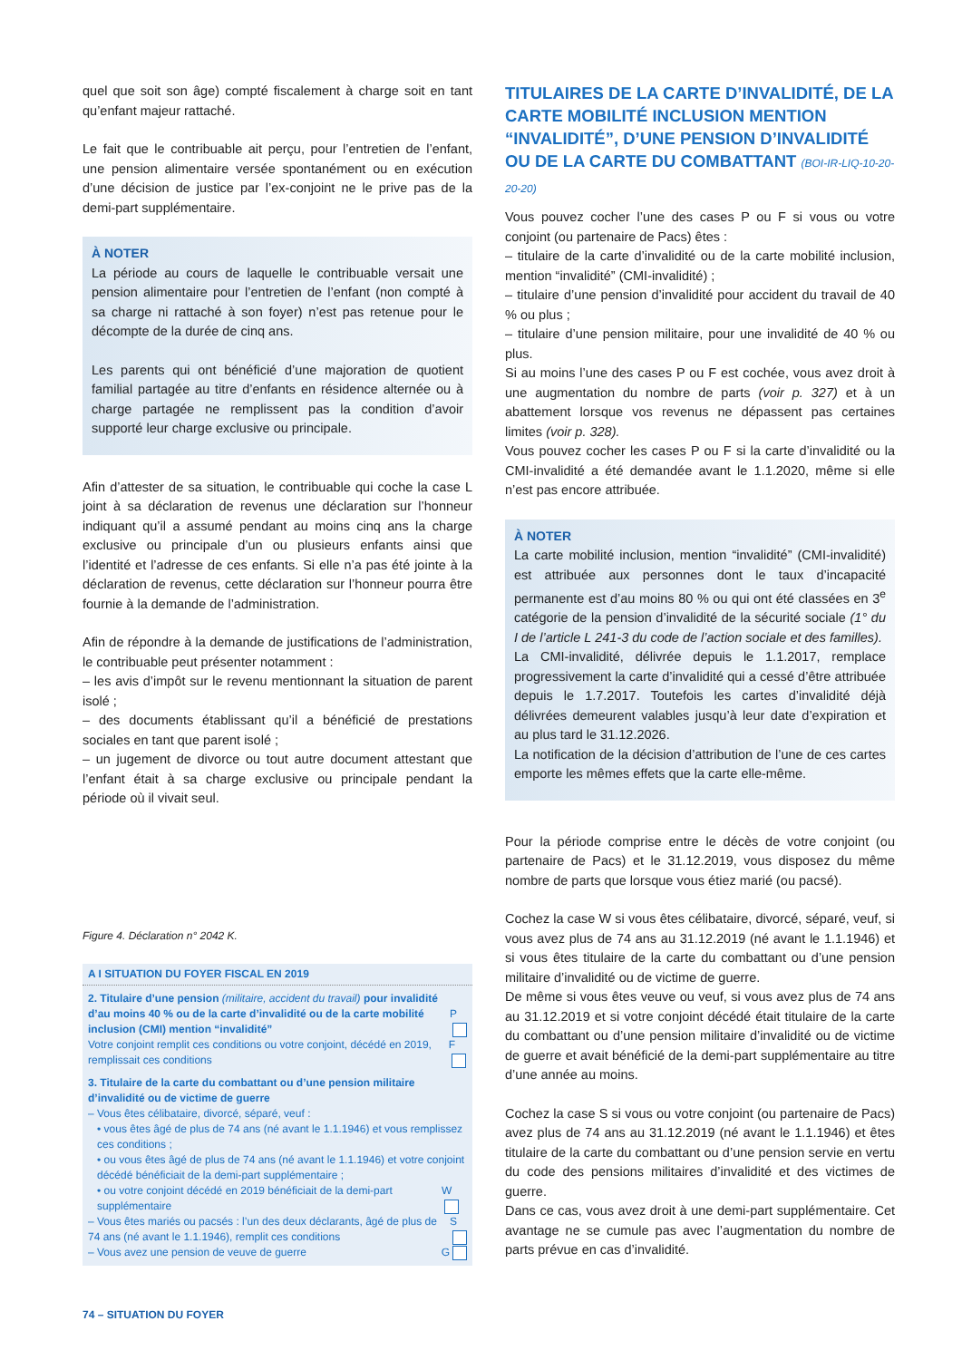quel que soit son âge) compté fiscalement à charge soit en tant qu’enfant majeur rattaché.
Le fait que le contribuable ait perçu, pour l’entretien de l’enfant, une pension alimentaire versée spontanément ou en exécution d’une décision de justice par l’ex-conjoint ne le prive pas de la demi-part supplémentaire.
À NOTER
La période au cours de laquelle le contribuable versait une pension alimentaire pour l’entretien de l’enfant (non compté à sa charge ni rattaché à son foyer) n’est pas retenue pour le décompte de la durée de cinq ans.
Les parents qui ont bénéficié d’une majoration de quotient familial partagée au titre d’enfants en résidence alternée ou à charge partagée ne remplissent pas la condition d’avoir supporté leur charge exclusive ou principale.
Afin d’attester de sa situation, le contribuable qui coche la case L joint à sa déclaration de revenus une déclaration sur l’honneur indiquant qu’il a assumé pendant au moins cinq ans la charge exclusive ou principale d’un ou plusieurs enfants ainsi que l’identité et l’adresse de ces enfants. Si elle n’a pas été jointe à la déclaration de revenus, cette déclaration sur l’honneur pourra être fournie à la demande de l’administration.
Afin de répondre à la demande de justifications de l’administration, le contribuable peut présenter notamment :
– les avis d’impôt sur le revenu mentionnant la situation de parent isolé ;
– des documents établissant qu’il a bénéficié de prestations sociales en tant que parent isolé ;
– un jugement de divorce ou tout autre document attestant que l’enfant était à sa charge exclusive ou principale pendant la période où il vivait seul.
Figure 4. Déclaration n° 2042 K.
A I SITUATION DU FOYER FISCAL EN 2019
2. Titulaire d’une pension (militaire, accident du travail) pour invalidité d’au moins 40 % ou de la carte d’invalidité ou de la carte mobilité inclusion (CMI) mention “invalidité” P
Votre conjoint remplit ces conditions ou votre conjoint, décédé en 2019, remplissait ces conditions F
3. Titulaire de la carte du combattant ou d’une pension militaire d’invalidité ou de victime de guerre
– Vous êtes célibataire, divorcé, séparé, veuf :
• vous êtes âgé de plus de 74 ans (né avant le 1.1.1946) et vous remplissez ces conditions ;
• ou vous êtes âgé de plus de 74 ans (né avant le 1.1.1946) et votre conjoint décédé bénéficiait de la demi-part supplémentaire ;
• ou votre conjoint décédé en 2019 bénéficiait de la demi-part supplémentaire W
– Vous êtes mariés ou pacsés : l’un des deux déclarants, âgé de plus de 74 ans (né avant le 1.1.1946), remplit ces conditions S
– Vous avez une pension de veuve de guerre G
TITULAIRES DE LA CARTE D’INVALIDITÉ, DE LA CARTE MOBILITÉ INCLUSION MENTION “INVALIDITÉ”, D’UNE PENSION D’INVALIDITÉ OU DE LA CARTE DU COMBATTANT (BOI-IR-LIQ-10-20-20-20)
Vous pouvez cocher l’une des cases P ou F si vous ou votre conjoint (ou partenaire de Pacs) êtes :
– titulaire de la carte d’invalidité ou de la carte mobilité inclusion, mention “invalidité” (CMI-invalidité) ;
– titulaire d’une pension d’invalidité pour accident du travail de 40 % ou plus ;
– titulaire d’une pension militaire, pour une invalidité de 40 % ou plus.
Si au moins l’une des cases P ou F est cochée, vous avez droit à une augmentation du nombre de parts (voir p. 327) et à un abattement lorsque vos revenus ne dépassent pas certaines limites (voir p. 328).
Vous pouvez cocher les cases P ou F si la carte d’invalidité ou la CMI-invalidité a été demandée avant le 1.1.2020, même si elle n’est pas encore attribuée.
À NOTER
La carte mobilité inclusion, mention “invalidité” (CMI-invalidité) est attribuée aux personnes dont le taux d’incapacité permanente est d’au moins 80 % ou qui ont été classées en 3<sup>e</sup> catégorie de la pension d’invalidité de la sécurité sociale (1° du I de l’article L 241-3 du code de l’action sociale et des familles).
La CMI-invalidité, délivrée depuis le 1.1.2017, remplace progressivement la carte d’invalidité qui a cessé d’être attribuée depuis le 1.7.2017. Toutefois les cartes d’invalidité déjà délivrées demeurent valables jusqu’à leur date d’expiration et au plus tard le 31.12.2026.
La notification de la décision d’attribution de l’une de ces cartes emporte les mêmes effets que la carte elle-même.
Pour la période comprise entre le décès de votre conjoint (ou partenaire de Pacs) et le 31.12.2019, vous disposez du même nombre de parts que lorsque vous étiez marié (ou pacsé).
Cochez la case W si vous êtes célibataire, divorcé, séparé, veuf, si vous avez plus de 74 ans au 31.12.2019 (né avant le 1.1.1946) et si vous êtes titulaire de la carte du combattant ou d’une pension militaire d’invalidité ou de victime de guerre.
De même si vous êtes veuve ou veuf, si vous avez plus de 74 ans au 31.12.2019 et si votre conjoint décédé était titulaire de la carte du combattant ou d’une pension militaire d’invalidité ou de victime de guerre et avait bénéficié de la demi-part supplémentaire au titre d’une année au moins.
Cochez la case S si vous ou votre conjoint (ou partenaire de Pacs) avez plus de 74 ans au 31.12.2019 (né avant le 1.1.1946) et êtes titulaire de la carte du combattant ou d’une pension servie en vertu du code des pensions militaires d’invalidité et des victimes de guerre.
Dans ce cas, vous avez droit à une demi-part supplémentaire. Cet avantage ne se cumule pas avec l’augmentation du nombre de parts prévue en cas d’invalidité.
74 – SITUATION DU FOYER